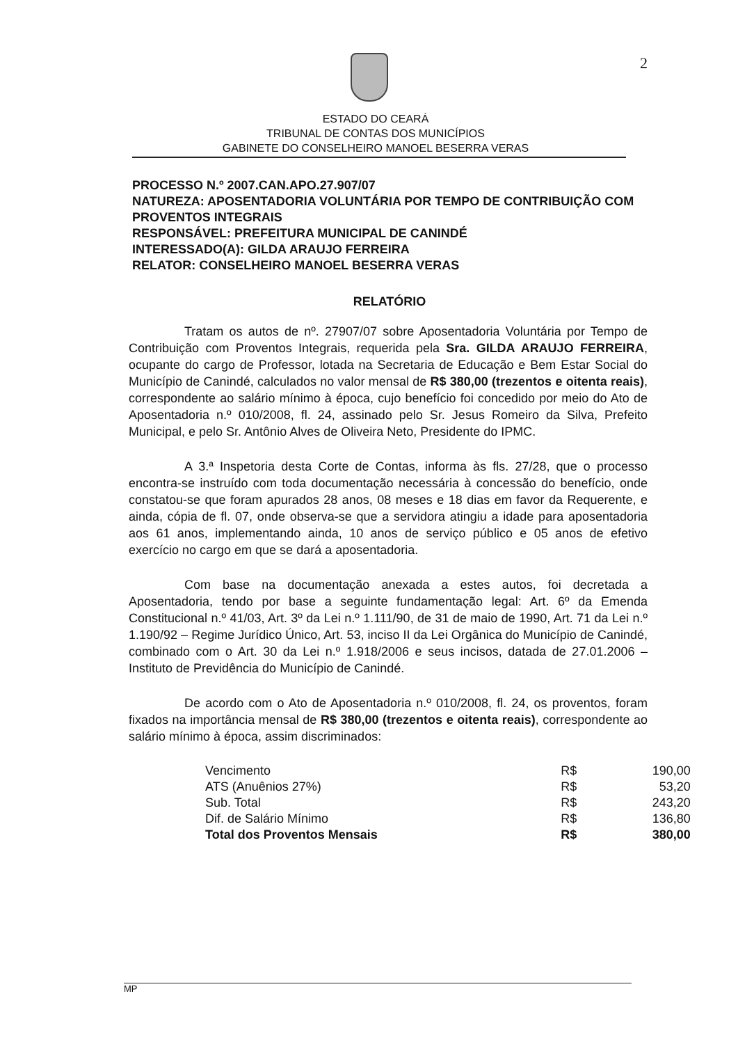2
ESTADO DO CEARÁ
TRIBUNAL DE CONTAS DOS MUNICÍPIOS
GABINETE DO CONSELHEIRO MANOEL BESERRA VERAS
PROCESSO N.º 2007.CAN.APO.27.907/07
NATUREZA: APOSENTADORIA VOLUNTÁRIA POR TEMPO DE CONTRIBUIÇÃO COM PROVENTOS INTEGRAIS
RESPONSÁVEL: PREFEITURA MUNICIPAL DE CANINDÉ
INTERESSADO(A): GILDA ARAUJO FERREIRA
RELATOR: CONSELHEIRO MANOEL BESERRA VERAS
RELATÓRIO
Tratam os autos de nº. 27907/07 sobre Aposentadoria Voluntária por Tempo de Contribuição com Proventos Integrais, requerida pela Sra. GILDA ARAUJO FERREIRA, ocupante do cargo de Professor, lotada na Secretaria de Educação e Bem Estar Social do Município de Canindé, calculados no valor mensal de R$ 380,00 (trezentos e oitenta reais), correspondente ao salário mínimo à época, cujo benefício foi concedido por meio do Ato de Aposentadoria n.º 010/2008, fl. 24, assinado pelo Sr. Jesus Romeiro da Silva, Prefeito Municipal, e pelo Sr. Antônio Alves de Oliveira Neto, Presidente do IPMC.
A 3.ª Inspetoria desta Corte de Contas, informa às fls. 27/28, que o processo encontra-se instruído com toda documentação necessária à concessão do benefício, onde constatou-se que foram apurados 28 anos, 08 meses e 18 dias em favor da Requerente, e ainda, cópia de fl. 07, onde observa-se que a servidora atingiu a idade para aposentadoria aos 61 anos, implementando ainda, 10 anos de serviço público e 05 anos de efetivo exercício no cargo em que se dará a aposentadoria.
Com base na documentação anexada a estes autos, foi decretada a Aposentadoria, tendo por base a seguinte fundamentação legal: Art. 6º da Emenda Constitucional n.º 41/03, Art. 3º da Lei n.º 1.111/90, de 31 de maio de 1990, Art. 71 da Lei n.º 1.190/92 – Regime Jurídico Único, Art. 53, inciso II da Lei Orgânica do Município de Canindé, combinado com o Art. 30 da Lei n.º 1.918/2006 e seus incisos, datada de 27.01.2006 – Instituto de Previdência do Município de Canindé.
De acordo com o Ato de Aposentadoria n.º 010/2008, fl. 24, os proventos, foram fixados na importância mensal de R$ 380,00 (trezentos e oitenta reais), correspondente ao salário mínimo à época, assim discriminados:
| Vencimento | R$ | 190,00 |
| ATS (Anuênios 27%) | R$ | 53,20 |
| Sub. Total | R$ | 243,20 |
| Dif. de Salário Mínimo | R$ | 136,80 |
| Total dos Proventos Mensais | R$ | 380,00 |
MP